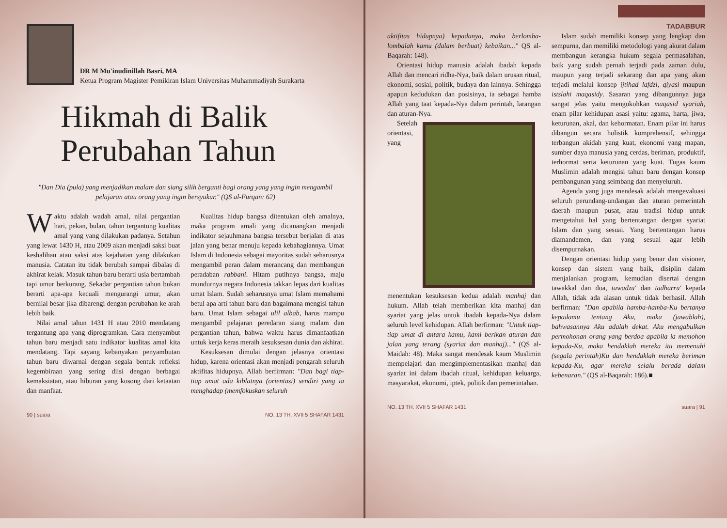DR M Mu'inudinillah Basri, MA
Ketua Program Magister Pemikiran Islam Universitas Muhammadiyah Surakarta
Hikmah di Balik
Perubahan Tahun
"Dan Dia (pula) yang menjadikan malam dan siang silih berganti bagi orang yang yang ingin mengambil pelajaran atau orang yang ingin bersyukur." (QS al-Furqan: 62)
Waktu adalah wadah amal, nilai pergantian hari, pekan, bulan, tahun tergantung kualitas amal yang yang dilakukan padanya. Setahun yang lewat 1430 H, atau 2009 akan menjadi saksi buat keshalihan atau saksi atas kejahatan yang dilakukan manusia. Catatan itu tidak berubah sampai dibalas di akhirat kelak. Masuk tahun baru berarti usia bertambah tapi umur berkurang. Sekadar pergantian tahun bukan berarti apa-apa kecuali mengurangi umur, akan bernilai besar jika dibarengi dengan perubahan ke arah lebih baik.
Nilai amal tahun 1431 H atau 2010 mendatang tergantung apa yang diprogramkan. Cara menyambut tahun baru menjadi satu indikator kualitas amal kita mendatang. Tapi sayang kebanyakan penyambutan tahun baru diwarnai dengan segala bentuk refleksi kegembiraan yang sering diisi dengan berbagai kemaksiatan, atau hiburan yang kosong dari ketaatan dan manfaat.
Kualitas hidup bangsa ditentukan oleh amalnya, maka program amali yang dicanangkan menjadi indikator sejauhmana bangsa tersebut berjalan di atas jalan yang benar menuju kepada kebahagiannya. Umat Islam di Indonesia sebagai mayoritas sudah seharusnya mengambil peran dalam merancang dan membangun peradaban rabbani. Hitam putihnya bangsa, maju mundurnya negara Indonesia takkan lepas dari kualitas umat Islam. Sudah seharusnya umat Islam memahami betul apa arti tahun baru dan bagaimana mengisi tahun baru. Umat Islam sebagai ulil albab, harus mampu mengambil pelajaran peredaran siang malam dan pergantian tahun, bahwa waktu harus dimanfaatkan untuk kerja keras meraih kesuksesan dunia dan akhirat.
Kesuksesan dimulai dengan jelasnya orientasi hidup, karena orientasi akan menjadi pengarah seluruh aktifitas hidupnya. Allah berfirman: "Dan bagi tiap-tiap umat ada kiblatnya (orientasi) sendiri yang ia menghadap (memfokuskan seluruh
90 | suara NO. 13 TH. XVII 5 SHAFAR 1431
TADABBUR
aktifitas hidupnya) kepadanya, maka berlomba-lombalah kamu (dalam berbuat) kebaikan..." QS al-Baqarah: 148).
Orientasi hidup manusia adalah ibadah kepada Allah dan mencari ridha-Nya, baik dalam urusan ritual, ekonomi, sosial, politik, budaya dan lainnya. Sehingga apapun kedudukan dan posisinya, ia sebagai hamba Allah yang taat kepada-Nya dalam perintah, larangan dan aturan-Nya.
Setelah orientasi, yang menentukan kesuksesan kedua adalah manhaj dan hukum. Allah telah memberikan kita manhaj dan syariat yang jelas untuk ibadah kepada-Nya dalam seluruh level kehidupan. Allah berfirman: "Untuk tiap-tiap umat di antara kamu, kami berikan aturan dan jalan yang terang (syariat dan manhaj)..." (QS al-Maidah: 48). Maka sangat mendesak kaum Muslimin mempelajari dan mengimplementasikan manhaj dan syariat ini dalam ibadah ritual, kehidupan keluarga, masyarakat, ekonomi, iptek, politik dan pemerintahan.
Islam sudah memiliki konsep yang lengkap dan sempurna, dan memiliki metodologi yang akurat dalam membangun kerangka hukum segala permasalahan, baik yang sudah pernah terjadi pada zaman dulu, maupun yang terjadi sekarang dan apa yang akan terjadi melalui konsep ijtihad lafdzi, qiyasi maupun istslahi maqasidy. Sasaran yang dibangunnya juga sangat jelas yaitu mengokohkan maqasid syariah, enam pilar kehidupan asasi yaitu: agama, harta, jiwa, keturunan, akal, dan kehormatan. Enam pilar ini harus dibangun secara holistik komprehensif, sehingga terbangun akidah yang kuat, ekonomi yang mapan, sumber daya manusia yang cerdas, beriman, produktif, terhormat serta keturunan yang kuat. Tugas kaum Muslimin adalah mengisi tahun baru dengan konsep pembangunan yang seimbang dan menyeluruh.
Agenda yang juga mendesak adalah mengevaluasi seluruh perundang-undangan dan aturan pemerintah daerah maupun pusat, atau tradisi hidup untuk mengetahui hal yang bertentangan dengan syariat Islam dan yang sesuai. Yang bertentangan harus diamandemen, dan yang sesuai agar lebih disempurnakan.
Dengan orientasi hidup yang benar dan visioner, konsep dan sistem yang baik, disiplin dalam menjalankan program, kemudian disertai dengan tawakkal dan doa, tawadzu' dan tadharru' kepada Allah, tidak ada alasan untuk tidak berhasil. Allah berfirman: "Dan apabila hamba-hamba-Ku bertanya kepadamu tentang Aku, maka (jawablah), bahwasannya Aku adalah dekat. Aku mengabulkan permohonan orang yang berdoa apabila ia memohon kepada-Ku, maka hendaklah mereka itu memenuhi (segala perintah)Ku dan hendaklah mereka beriman kepada-Ku, agar mereka selalu berada dalam kebenaran." (QS al-Baqarah: 186).■
NO. 13 TH. XVII 5 SHAFAR 1431 suara | 91